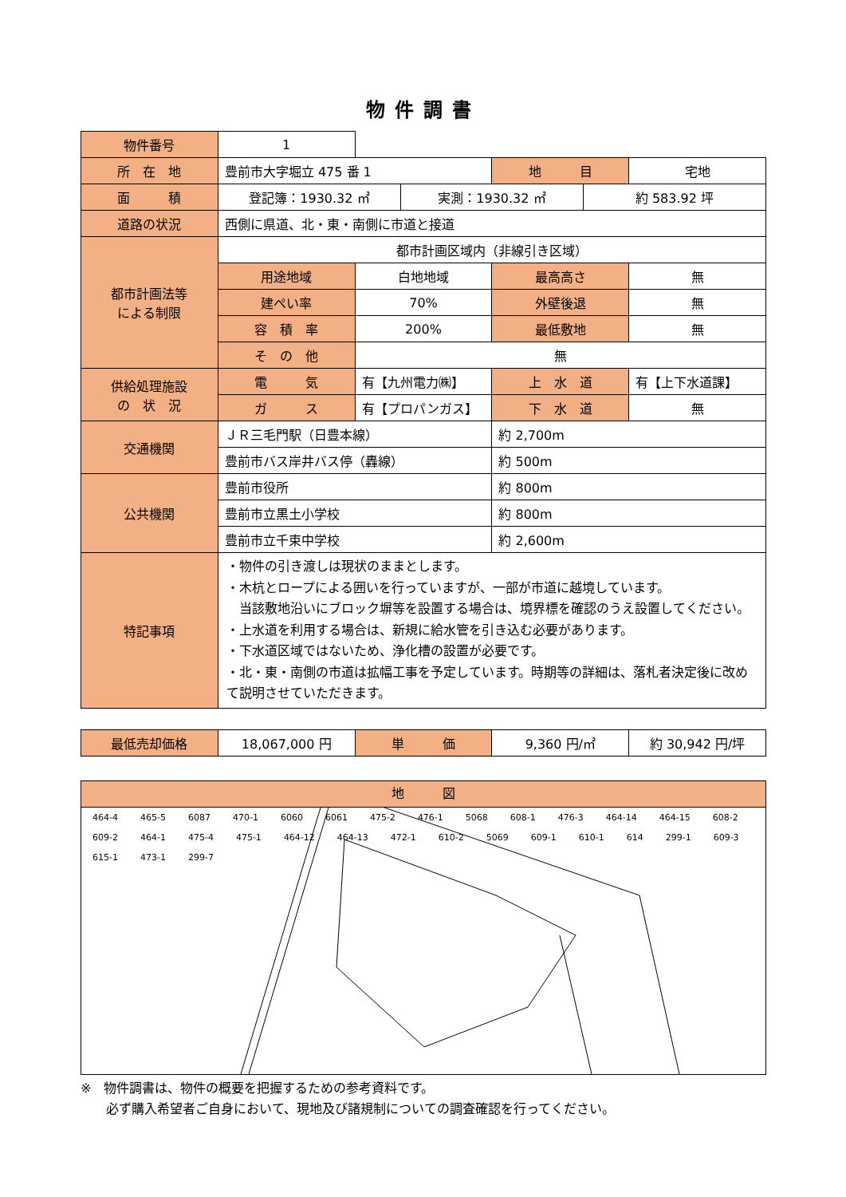物件調書
| 物件番号 | 1 | | | |
| 所 在 地 | 豊前市大字堀立 475 番 1 | | 地 目 | 宅地 |
| 面 積 | / 登記簿：1930.32 ㎡ / 実測：1930.32 ㎡ / 約 583.92 坪 / | | | |
| 道路の状況 | 西側に県道、北・東・南側に市道と接道 | | | |
| 都市計画法等 による制限 | 都市計画区域内（非線引き区域） | | | |
| | 用途地域 | 白地地域 | 最高高さ | 無 |
| | 建ぺい率 | 70% | 外壁後退 | 無 |
| | 容 積 率 | 200% | 最低敷地 | 無 |
| | そ の 他 | 無 | | |
| 供給処理施設 の 状 況 | 電 気 | 有【九州電力㈱】 | 上 水 道 | 有【上下水道課】 |
| | ガ ス | 有【プロパンガス】 | 下 水 道 | 無 |
| 交通機関 | ＪＲ三毛門駅（日豊本線） | | 約 2,700m | |
| | 豊前市バス岸井バス停（轟線） | | 約 500m | |
| 公共機関 | 豊前市役所 | | 約 800m | |
| | 豊前市立黒土小学校 | | 約 800m | |
| | 豊前市立千束中学校 | | 約 2,600m | |
| 特記事項 | ・物件の引き渡しは現状のままとします。 ・木杭とロープによる囲いを行っていますが、一部が市道に越境しています。 当該敷地沿いにブロック塀等を設置する場合は、境界標を確認のうえ設置してください。 ・上水道を利用する場合は、新規に給水管を引き込む必要があります。 ・下水道区域ではないため、浄化槽の設置が必要です。 ・北・東・南側の市道は拡幅工事を予定しています。時期等の詳細は、落札者決定後に改めて説明させていただきます。 | | | |
| 最低売却価格 | 18,067,000 円 | 単 価 | 9,360 円/㎡ | 約 30,942 円/坪 |
地　　　図
464-4 465-5 6087 470-1 6060 6061 475-2 476-1 5068 608-1 476-3 464-14 464-15 608-2 609-2 464-1 475-4 475-1 464-12 464-13 472-1 610-2 5069 609-1 610-1 614 299-1 609-3 615-1 473-1 299-7
※　物件調書は、物件の概要を把握するための参考資料です。
　　必ず購入希望者ご自身において、現地及び諸規制についての調査確認を行ってください。